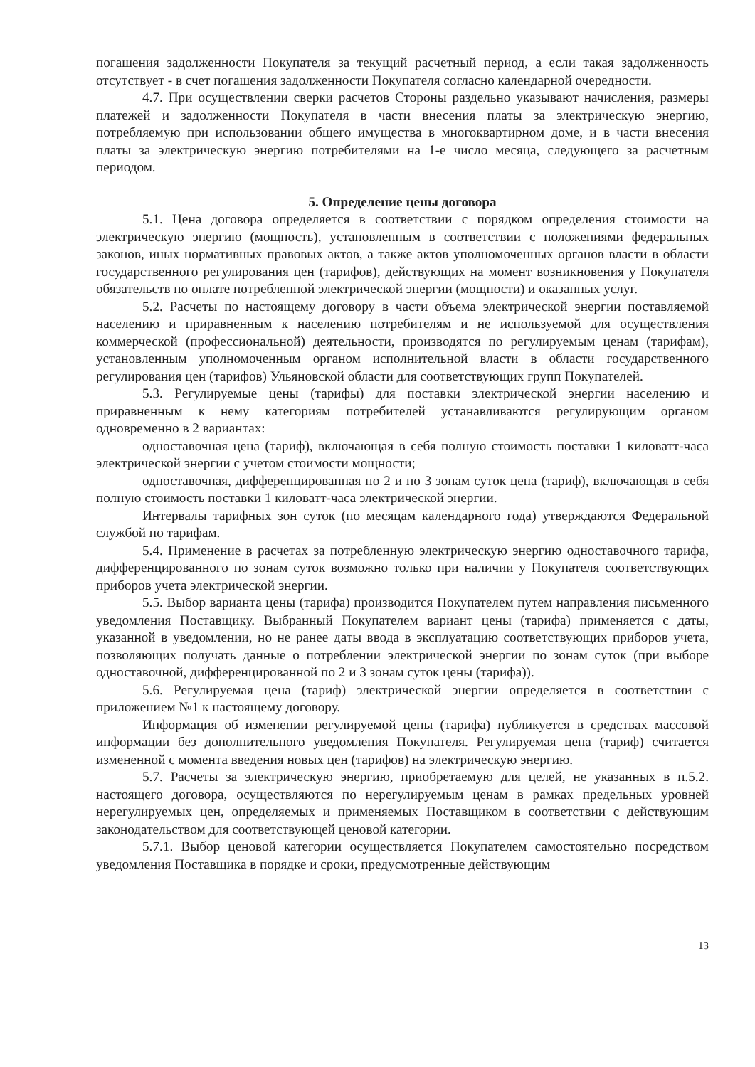погашения задолженности Покупателя за текущий расчетный период, а если такая задолженность отсутствует - в счет погашения задолженности Покупателя согласно календарной очередности.
4.7. При осуществлении сверки расчетов Стороны раздельно указывают начисления, размеры платежей и задолженности Покупателя в части внесения платы за электрическую энергию, потребляемую при использовании общего имущества в многоквартирном доме, и в части внесения платы за электрическую энергию потребителями на 1-е число месяца, следующего за расчетным периодом.
5. Определение цены договора
5.1. Цена договора определяется в соответствии с порядком определения стоимости на электрическую энергию (мощность), установленным в соответствии с положениями федеральных законов, иных нормативных правовых актов, а также актов уполномоченных органов власти в области государственного регулирования цен (тарифов), действующих на момент возникновения у Покупателя обязательств по оплате потребленной электрической энергии (мощности) и оказанных услуг.
5.2. Расчеты по настоящему договору в части объема электрической энергии поставляемой населению и приравненным к населению потребителям и не используемой для осуществления коммерческой (профессиональной) деятельности, производятся по регулируемым ценам (тарифам), установленным уполномоченным органом исполнительной власти в области государственного регулирования цен (тарифов) Ульяновской области для соответствующих групп Покупателей.
5.3. Регулируемые цены (тарифы) для поставки электрической энергии населению и приравненным к нему категориям потребителей устанавливаются регулирующим органом одновременно в 2 вариантах:
одноставочная цена (тариф), включающая в себя полную стоимость поставки 1 киловатт-часа электрической энергии с учетом стоимости мощности;
одноставочная, дифференцированная по 2 и по 3 зонам суток цена (тариф), включающая в себя полную стоимость поставки 1 киловатт-часа электрической энергии.
Интервалы тарифных зон суток (по месяцам календарного года) утверждаются Федеральной службой по тарифам.
5.4. Применение в расчетах за потребленную электрическую энергию одноставочного тарифа, дифференцированного по зонам суток возможно только при наличии у Покупателя соответствующих приборов учета электрической энергии.
5.5. Выбор варианта цены (тарифа) производится Покупателем путем направления письменного уведомления Поставщику. Выбранный Покупателем вариант цены (тарифа) применяется с даты, указанной в уведомлении, но не ранее даты ввода в эксплуатацию соответствующих приборов учета, позволяющих получать данные о потреблении электрической энергии по зонам суток (при выборе одноставочной, дифференцированной по 2 и 3 зонам суток цены (тарифа)).
5.6. Регулируемая цена (тариф) электрической энергии определяется в соответствии с приложением №1 к настоящему договору.
Информация об изменении регулируемой цены (тарифа) публикуется в средствах массовой информации без дополнительного уведомления Покупателя. Регулируемая цена (тариф) считается измененной с момента введения новых цен (тарифов) на электрическую энергию.
5.7. Расчеты за электрическую энергию, приобретаемую для целей, не указанных в п.5.2. настоящего договора, осуществляются по нерегулируемым ценам в рамках предельных уровней нерегулируемых цен, определяемых и применяемых Поставщиком в соответствии с действующим законодательством для соответствующей ценовой категории.
5.7.1. Выбор ценовой категории осуществляется Покупателем самостоятельно посредством уведомления Поставщика в порядке и сроки, предусмотренные действующим
13